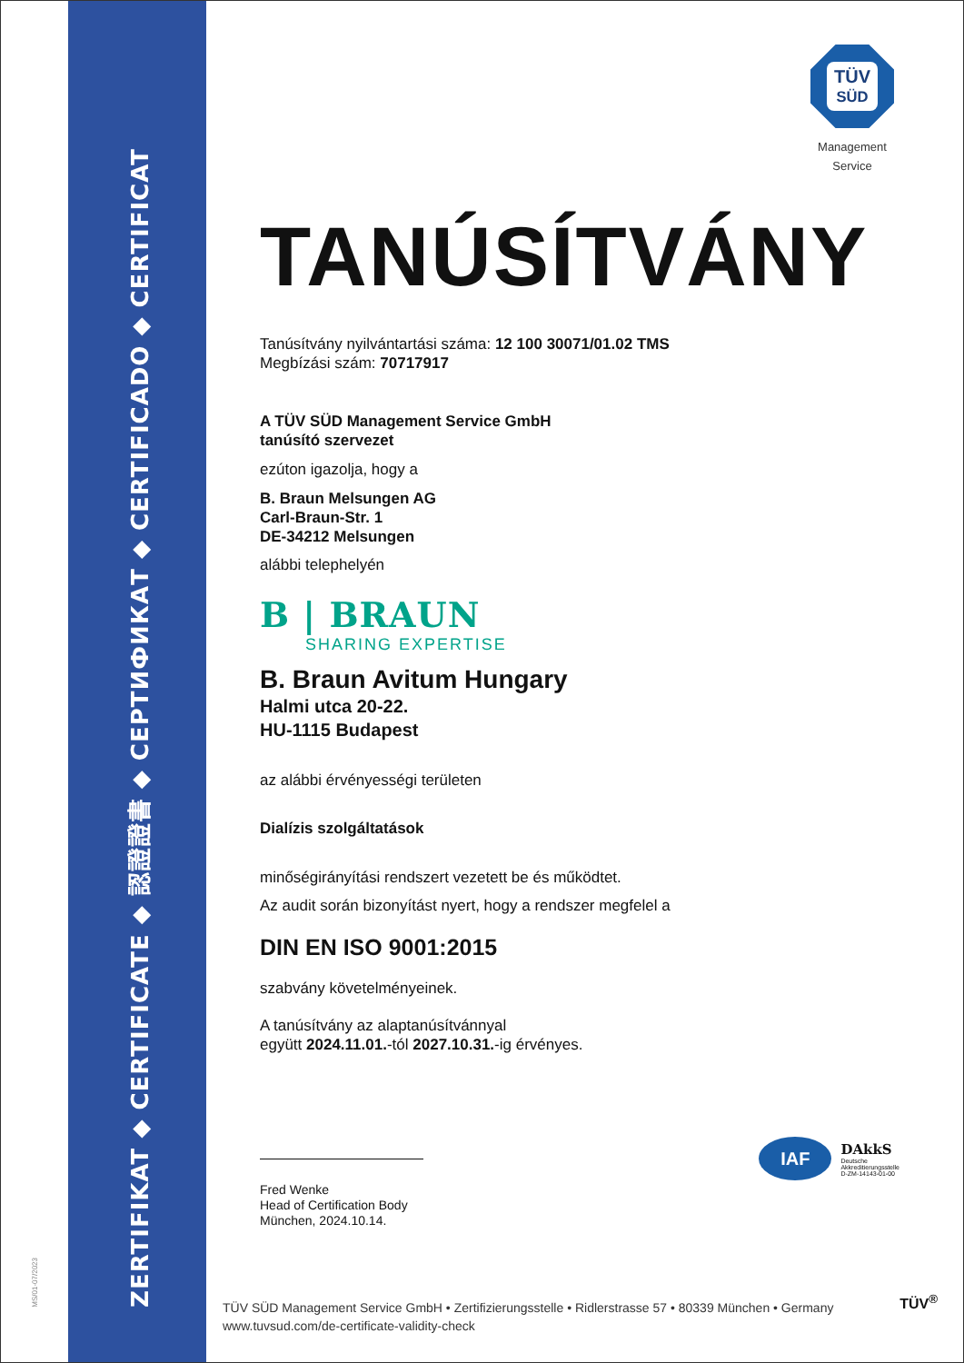MS/01-07/2023
ZERTIFIKAT ◆ CERTIFICATE ◆ 認證證書 ◆ СЕРТИФИКАТ ◆ CERTIFICADO ◆ CERTIFICAT
TÜV
SÜD
Management Service
TANÚSÍTVÁNY
Tanúsítvány nyilvántartási száma: 12 100 30071/01.02 TMS
Megbízási szám: 70717917
A TÜV SÜD Management Service GmbH
tanúsító szervezet
ezúton igazolja, hogy a
B. Braun Melsungen AG
Carl-Braun-Str. 1
DE-34212 Melsungen
alábbi telephelyén
B | BRAUN
SHARING EXPERTISE
B. Braun Avitum Hungary
Halmi utca 20-22.
HU-1115 Budapest
az alábbi érvényességi területen
Dialízis szolgáltatások
minőségirányítási rendszert vezetett be és működtet.
Az audit során bizonyítást nyert, hogy a rendszer megfelel a
DIN EN ISO 9001:2015
szabvány követelményeinek.
A tanúsítvány az alaptanúsítvánnyal
együtt 2024.11.01.-tól 2027.10.31.-ig érvényes.
Fred Wenke
Head of Certification Body
München, 2024.10.14.
IAF
DAkkS
Deutsche
Akkreditierungsstelle
D-ZM-14143-01-00
TÜV SÜD Management Service GmbH • Zertifizierungsstelle • Ridlerstrasse 57 • 80339 München • Germany
www.tuvsud.com/de-certificate-validity-check
TÜV<sup>®</sup>